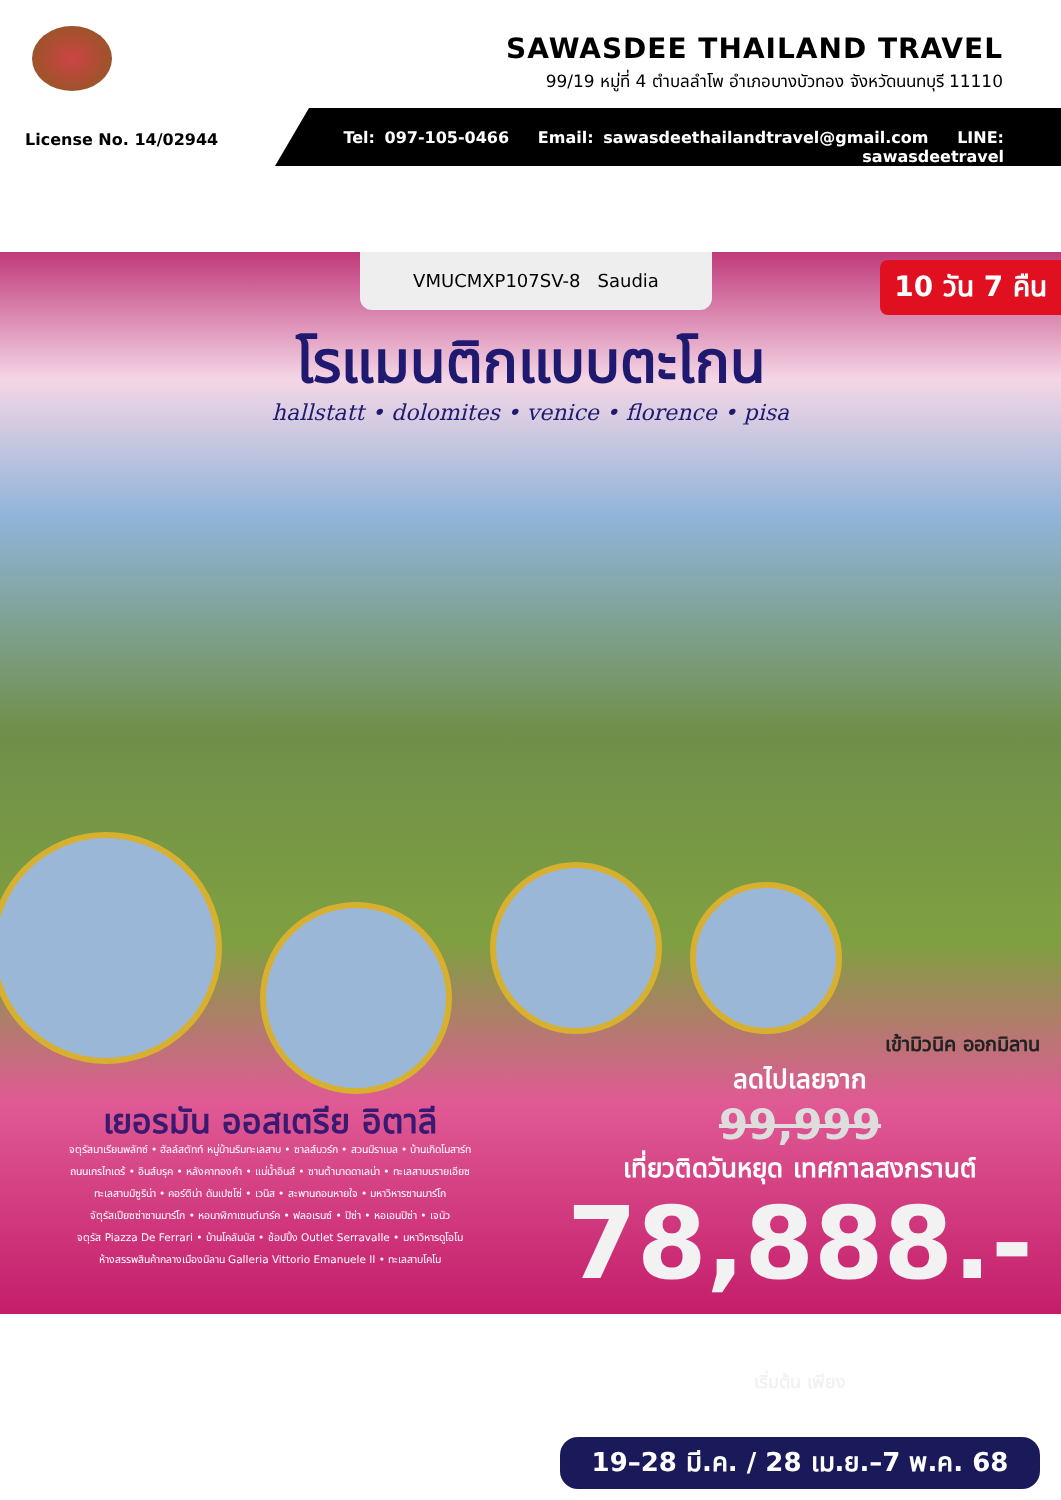SAWASDEE THAILAND TRAVEL
99/19 หมู่ที่ 4 ตำบลลำโพ อำเภอบางบัวทอง จังหวัดนนทบุรี 11110
License No. 14/02944
Tel: 097-105-0466 Email: sawasdeethailandtravel@gmail.com LINE: sawasdeetravel
VMUCMXP107SV-8 Saudia 10 วัน 7 คืน
โรแมนติกแบบตะโกน
hallstatt • dolomites • venice • florence • pisa
เยอรมัน ออสเตรีย อิตาลี
จตุรัสมาเรียนพลัทซ์ • ฮัลล์สตัทท์ หมู่บ้านริมทะเลสาบ • ซาลส์บวร์ก • สวนมิราเบล • บ้านเกิดโมสาร์ท
ถนนเกรไทเดร้ • อินส์บรุค • หลังคาทองคำ • แม่น้ำอินส์ • ซานต้ามาดดาเลน่า • ทะเลสาบบรายเอียซ
ทะเลสาบมิซูริน่า • คอร์ติน่า ดัมเปซโซ่ • เวนิส • สะพานถอนหายใจ • มหาวิหารซานมาร์โก
จัตุรัสเปียซซ่าซานมาร์โก • หอนาฬิกาเซนต์มาร์ค • ฟลอเรนซ์ • ปิซ่า • หอเอนปิซ่า • เจนัว
จตุรัส Piazza De Ferrari • บ้านโคลัมบัส • ช้อปปิ้ง Outlet Serravalle • มหาวิหารดูโอโม
ห้างสรรพสินค้ากลางเมืองมิลาน Galleria Vittorio Emanuele II • ทะเลสาบโคโม
เข้ามิวนิค ออกมิลาน
ลดไปเลยจาก
99,999
เที่ยวติดวันหยุด เทศกาลสงกรานต์
78,888.- เริ่มต้น เพียง
19–28 มี.ค. / 28 เม.ย.–7 พ.ค. 68